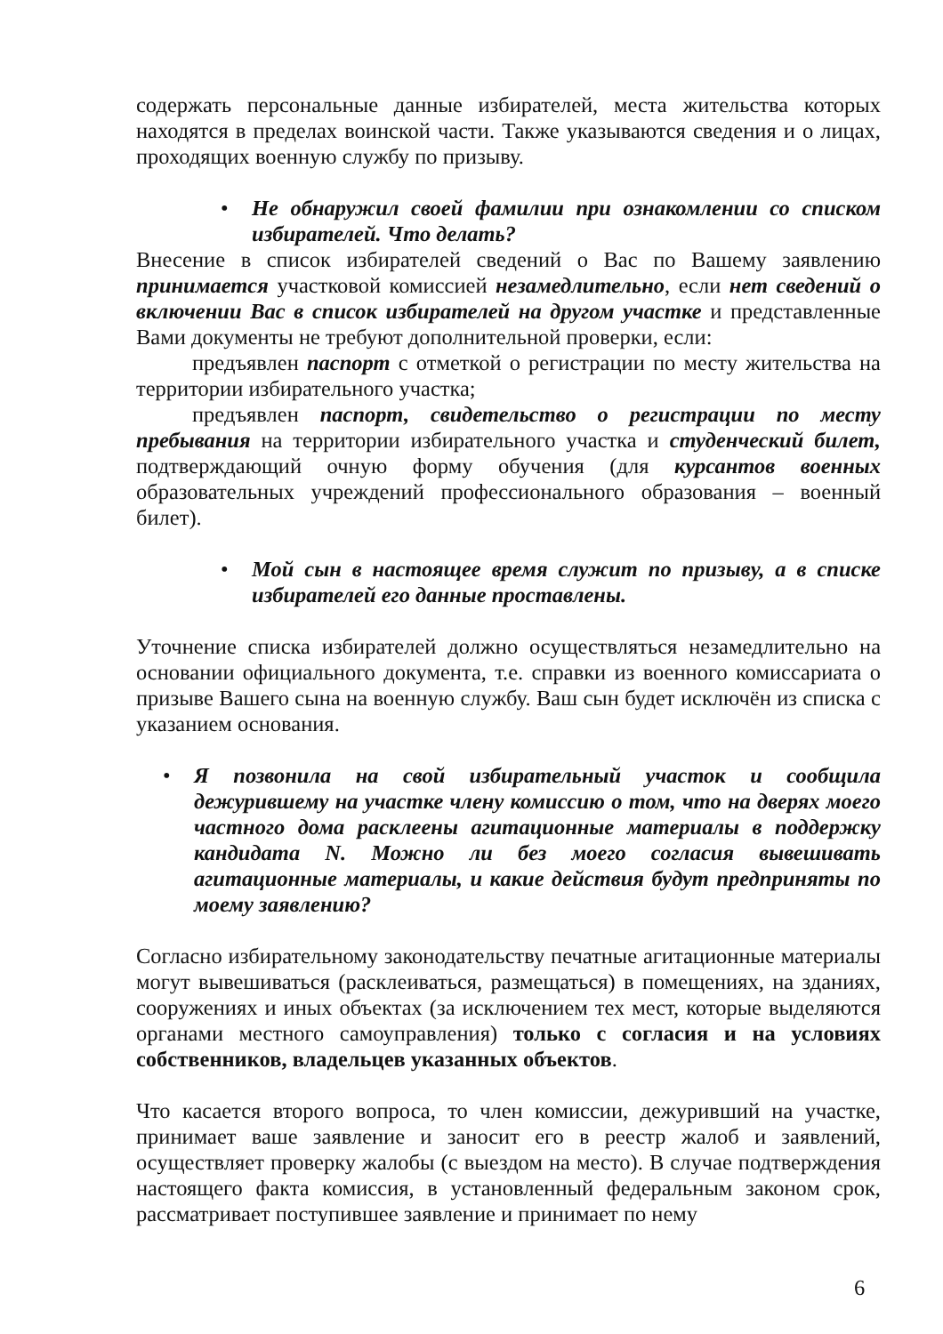содержать персональные данные избирателей, места жительства которых находятся в пределах воинской части. Также указываются сведения и о лицах, проходящих военную службу по призыву.
• Не обнаружил своей фамилии при ознакомлении со списком избирателей. Что делать?
Внесение в список избирателей сведений о Вас по Вашему заявлению принимается участковой комиссией незамедлительно, если нет сведений о включении Вас в список избирателей на другом участке и представленные Вами документы не требуют дополнительной проверки, если:
предъявлен паспорт с отметкой о регистрации по месту жительства на территории избирательного участка;
предъявлен паспорт, свидетельство о регистрации по месту пребывания на территории избирательного участка и студенческий билет, подтверждающий очную форму обучения (для курсантов военных образовательных учреждений профессионального образования – военный билет).
• Мой сын в настоящее время служит по призыву, а в списке избирателей его данные проставлены.
Уточнение списка избирателей должно осуществляться незамедлительно на основании официального документа, т.е. справки из военного комиссариата о призыве Вашего сына на военную службу. Ваш сын будет исключён из списка с указанием основания.
• Я позвонила на свой избирательный участок и сообщила дежурившему на участке члену комиссию о том, что на дверях моего частного дома расклеены агитационные материалы в поддержку кандидата N. Можно ли без моего согласия вывешивать агитационные материалы, и какие действия будут предприняты по моему заявлению?
Согласно избирательному законодательству печатные агитационные материалы могут вывешиваться (расклеиваться, размещаться) в помещениях, на зданиях, сооружениях и иных объектах (за исключением тех мест, которые выделяются органами местного самоуправления) только с согласия и на условиях собственников, владельцев указанных объектов.
Что касается второго вопроса, то член комиссии, дежуривший на участке, принимает ваше заявление и заносит его в реестр жалоб и заявлений, осуществляет проверку жалобы (с выездом на место). В случае подтверждения настоящего факта комиссия, в установленный федеральным законом срок, рассматривает поступившее заявление и принимает по нему
6